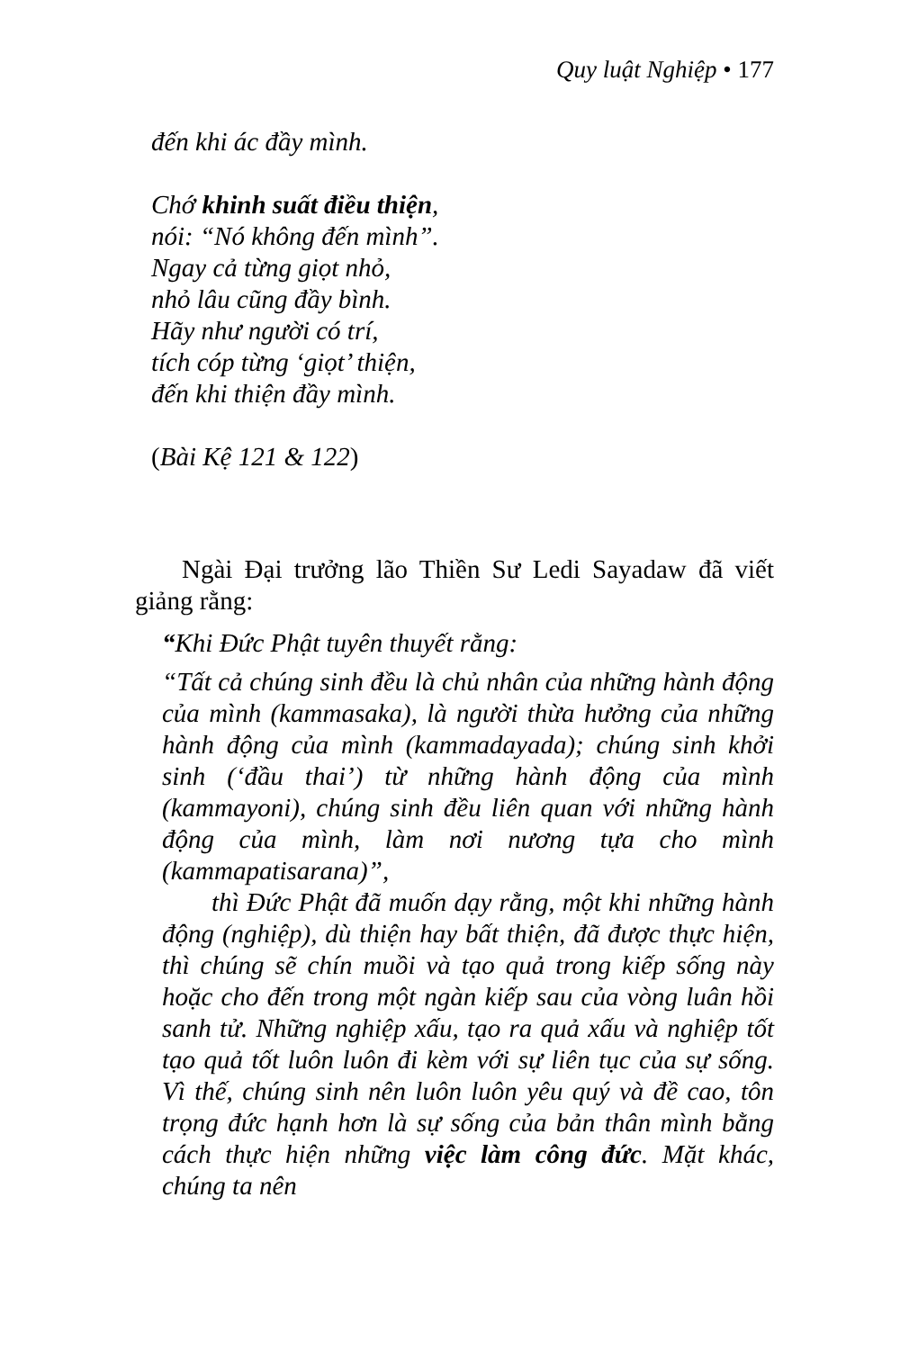Quy luật Nghiệp • 177
đến khi ác đầy mình.
Chớ khinh suất điều thiện,
nói: “Nó không đến mình”.
Ngay cả từng giọt nhỏ,
nhỏ lâu cũng đầy bình.
Hãy như người có trí,
tích cóp từng ‘giọt’ thiện,
đến khi thiện đầy mình.
(Bài Kệ 121 & 122)
Ngài Đại trưởng lão Thiền Sư Ledi Sayadaw đã viết giảng rằng:
“Khi Đức Phật tuyên thuyết rằng:
“Tất cả chúng sinh đều là chủ nhân của những hành động của mình (kammasaka), là người thừa hưởng của những hành động của mình (kammadayada); chúng sinh khởi sinh (‘đầu thai’) từ những hành động của mình (kammayoni), chúng sinh đều liên quan với những hành động của mình, làm nơi nương tựa cho mình (kammapatisarana)”,
thì Đức Phật đã muốn dạy rằng, một khi những hành động (nghiệp), dù thiện hay bất thiện, đã được thực hiện, thì chúng sẽ chín muồi và tạo quả trong kiếp sống này hoặc cho đến trong một ngàn kiếp sau của vòng luân hồi sanh tử. Những nghiệp xấu, tạo ra quả xấu và nghiệp tốt tạo quả tốt luôn luôn đi kèm với sự liên tục của sự sống. Vì thế, chúng sinh nên luôn luôn yêu quý và đề cao, tôn trọng đức hạnh hơn là sự sống của bản thân mình bằng cách thực hiện những việc làm công đức. Mặt khác, chúng ta nên